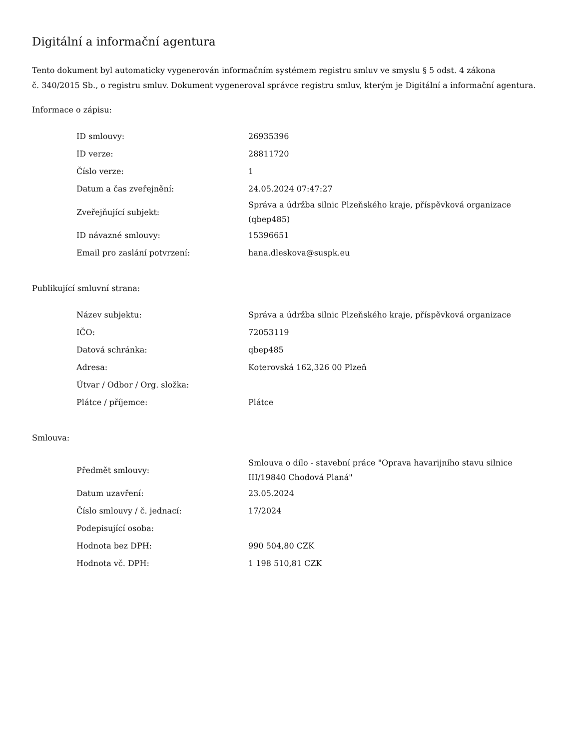Digitální a informační agentura
Tento dokument byl automaticky vygenerován informačním systémem registru smluv ve smyslu § 5 odst. 4 zákona
č. 340/2015 Sb., o registru smluv. Dokument vygeneroval správce registru smluv, kterým je Digitální a informační agentura.
Informace o zápisu:
| ID smlouvy: | 26935396 |
| ID verze: | 28811720 |
| Číslo verze: | 1 |
| Datum a čas zveřejnění: | 24.05.2024 07:47:27 |
| Zveřejňující subjekt: | Správa a údržba silnic Plzeňského kraje, příspěvková organizace (qbep485) |
| ID návazné smlouvy: | 15396651 |
| Email pro zaslání potvrzení: | hana.dleskova@suspk.eu |
Publikující smluvní strana:
| Název subjektu: | Správa a údržba silnic Plzeňského kraje, příspěvková organizace |
| IČO: | 72053119 |
| Datová schránka: | qbep485 |
| Adresa: | Koterovská 162,326 00 Plzeň |
| Útvar / Odbor / Org. složka: | |
| Plátce / příjemce: | Plátce |
Smlouva:
| Předmět smlouvy: | Smlouva o dílo - stavební práce "Oprava havarijního stavu silnice III/19840 Chodová Planá" |
| Datum uzavření: | 23.05.2024 |
| Číslo smlouvy / č. jednací: | 17/2024 |
| Podepisující osoba: | |
| Hodnota bez DPH: | 990 504,80 CZK |
| Hodnota vč. DPH: | 1 198 510,81 CZK |